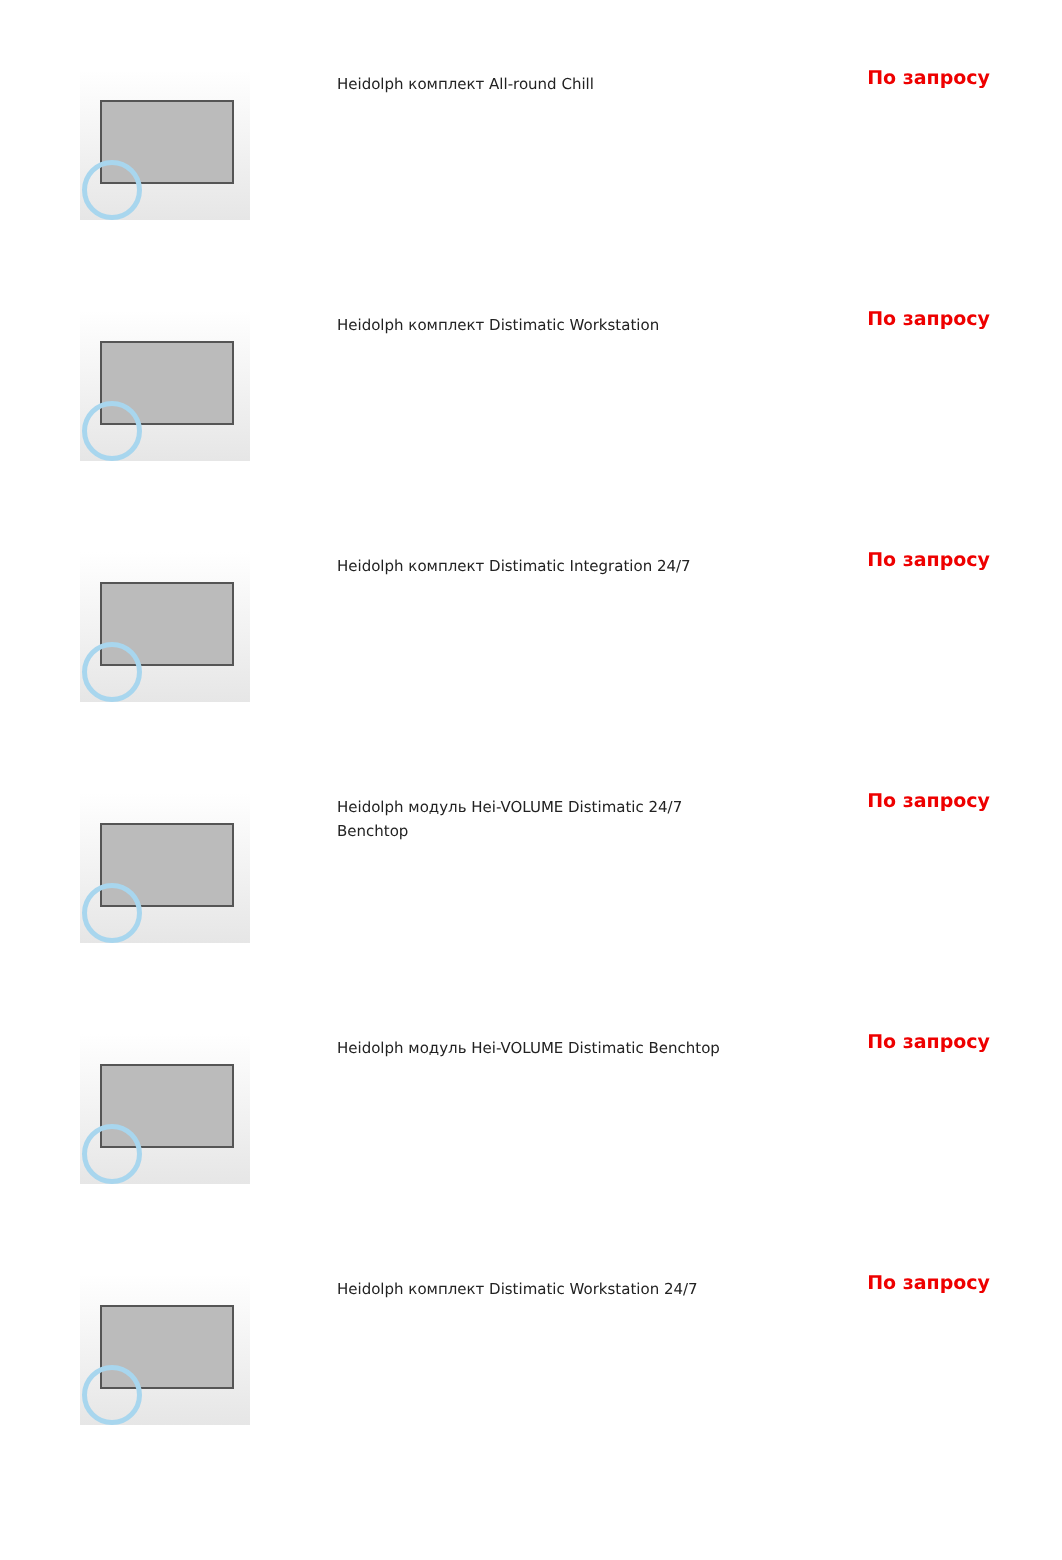| | Heidolph комплект All-round Chill | По запросу |
| | Heidolph комплект Distimatic Workstation | По запросу |
| | Heidolph комплект Distimatic Integration 24/7 | По запросу |
| | Heidolph модуль Hei-VOLUME Distimatic 24/7 Benchtop | По запросу |
| | Heidolph модуль Hei-VOLUME Distimatic Benchtop | По запросу |
| | Heidolph комплект Distimatic Workstation 24/7 | По запросу |